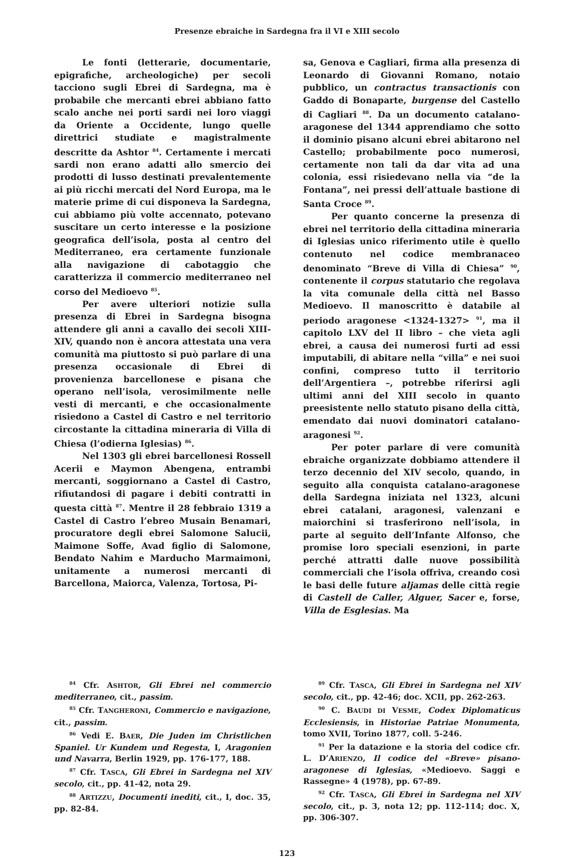Presenze ebraiche in Sardegna fra il VI e XIII secolo
Le fonti (letterarie, documentarie, epigrafiche, archeologiche) per secoli tacciono sugli Ebrei di Sardegna, ma è probabile che mercanti ebrei abbiano fatto scalo anche nei porti sardi nei loro viaggi da Oriente a Occidente, lungo quelle direttrici studiate e magistralmente descritte da Ashtor <sup>84</sup>. Certamente i mercati sardi non erano adatti allo smercio dei prodotti di lusso destinati prevalentemente ai più ricchi mercati del Nord Europa, ma le materie prime di cui disponeva la Sardegna, cui abbiamo più volte accennato, potevano suscitare un certo interesse e la posizione geografica dell’isola, posta al centro del Mediterraneo, era certamente funzionale alla navigazione di cabotaggio che caratterizza il commercio mediterraneo nel corso del Medioevo <sup>85</sup>.
Per avere ulteriori notizie sulla presenza di Ebrei in Sardegna bisogna attendere gli anni a cavallo dei secoli XIII-XIV, quando non è ancora attestata una vera comunità ma piuttosto si può parlare di una presenza occasionale di Ebrei di provenienza barcellonese e pisana che operano nell’isola, verosimilmente nelle vesti di mercanti, e che occasionalmente risiedono a Castel di Castro e nel territorio circostante la cittadina mineraria di Villa di Chiesa (l’odierna Iglesias) <sup>86</sup>.
Nel 1303 gli ebrei barcellonesi Rossell Acerii e Maymon Abengena, entrambi mercanti, soggiornano a Castel di Castro, rifiutandosi di pagare i debiti contratti in questa città <sup>87</sup>. Mentre il 28 febbraio 1319 a Castel di Castro l’ebreo Musain Benamari, procuratore degli ebrei Salomone Salucii, Maimone Soffe, Avad figlio di Salomone, Bendato Nahim e Marducho Marmaimoni, unitamente a numerosi mercanti di Barcellona, Maiorca, Valenza, Tortosa, Pi-
sa, Genova e Cagliari, firma alla presenza di Leonardo di Giovanni Romano, notaio pubblico, un contractus transactionis con Gaddo di Bonaparte, burgense del Castello di Cagliari <sup>88</sup>. Da un documento catalano-aragonese del 1344 apprendiamo che sotto il dominio pisano alcuni ebrei abitarono nel Castello; probabilmente poco numerosi, certamente non tali da dar vita ad una colonia, essi risiedevano nella via “de la Fontana”, nei pressi dell’attuale bastione di Santa Croce <sup>89</sup>.
Per quanto concerne la presenza di ebrei nel territorio della cittadina mineraria di Iglesias unico riferimento utile è quello contenuto nel codice membranaceo denominato “Breve di Villa di Chiesa” <sup>90</sup>, contenente il corpus statutario che regolava la vita comunale della città nel Basso Medioevo. Il manoscritto è databile al periodo aragonese <1324-1327> <sup>91</sup>, ma il capitolo LXV del II libro – che vieta agli ebrei, a causa dei numerosi furti ad essi imputabili, di abitare nella “villa” e nei suoi confini, compreso tutto il territorio dell’Argentiera –, potrebbe riferirsi agli ultimi anni del XIII secolo in quanto preesistente nello statuto pisano della città, emendato dai nuovi dominatori catalano-aragonesi <sup>92</sup>.
Per poter parlare di vere comunità ebraiche organizzate dobbiamo attendere il terzo decennio del XIV secolo, quando, in seguito alla conquista catalano-aragonese della Sardegna iniziata nel 1323, alcuni ebrei catalani, aragonesi, valenzani e maiorchini si trasferirono nell’isola, in parte al seguito dell’Infante Alfonso, che promise loro speciali esenzioni, in parte perché attratti dalle nuove possibilità commerciali che l’isola offriva, creando così le basi delle future aljamas delle città regie di Castell de Caller, Alguer, Sacer e, forse, Villa de Esglesias. Ma
<sup>84</sup> Cfr. ASHTOR, Gli Ebrei nel commercio mediterraneo, cit., passim.
<sup>85</sup> Cfr. TANGHERONI, Commercio e navigazione, cit., passim.
<sup>86</sup> Vedi E. BAER, Die Juden im Christlichen Spaniel. Ur Kundem und Regesta, I, Aragonien und Navarra, Berlin 1929, pp. 176-177, 188.
<sup>87</sup> Cfr. TASCA, Gli Ebrei in Sardegna nel XIV secolo, cit., pp. 41-42, nota 29.
<sup>88</sup> ARTIZZU, Documenti inediti, cit., I, doc. 35, pp. 82-84.
<sup>89</sup> Cfr. TASCA, Gli Ebrei in Sardegna nel XIV secolo, cit., pp. 42-46; doc. XCII, pp. 262-263.
<sup>90</sup> C. BAUDI DI VESME, Codex Diplomaticus Ecclesiensis, in Historiae Patriae Monumenta, tomo XVII, Torino 1877, coll. 5-246.
<sup>91</sup> Per la datazione e la storia del codice cfr. L. D’ARIENZO, Il codice del «Breve» pisano-aragonese di Iglesias, «Medioevo. Saggi e Rassegne» 4 (1978), pp. 67-89.
<sup>92</sup> Cfr. TASCA, Gli Ebrei in Sardegna nel XIV secolo, cit., p. 3, nota 12; pp. 112-114; doc. X, pp. 306-307.
123